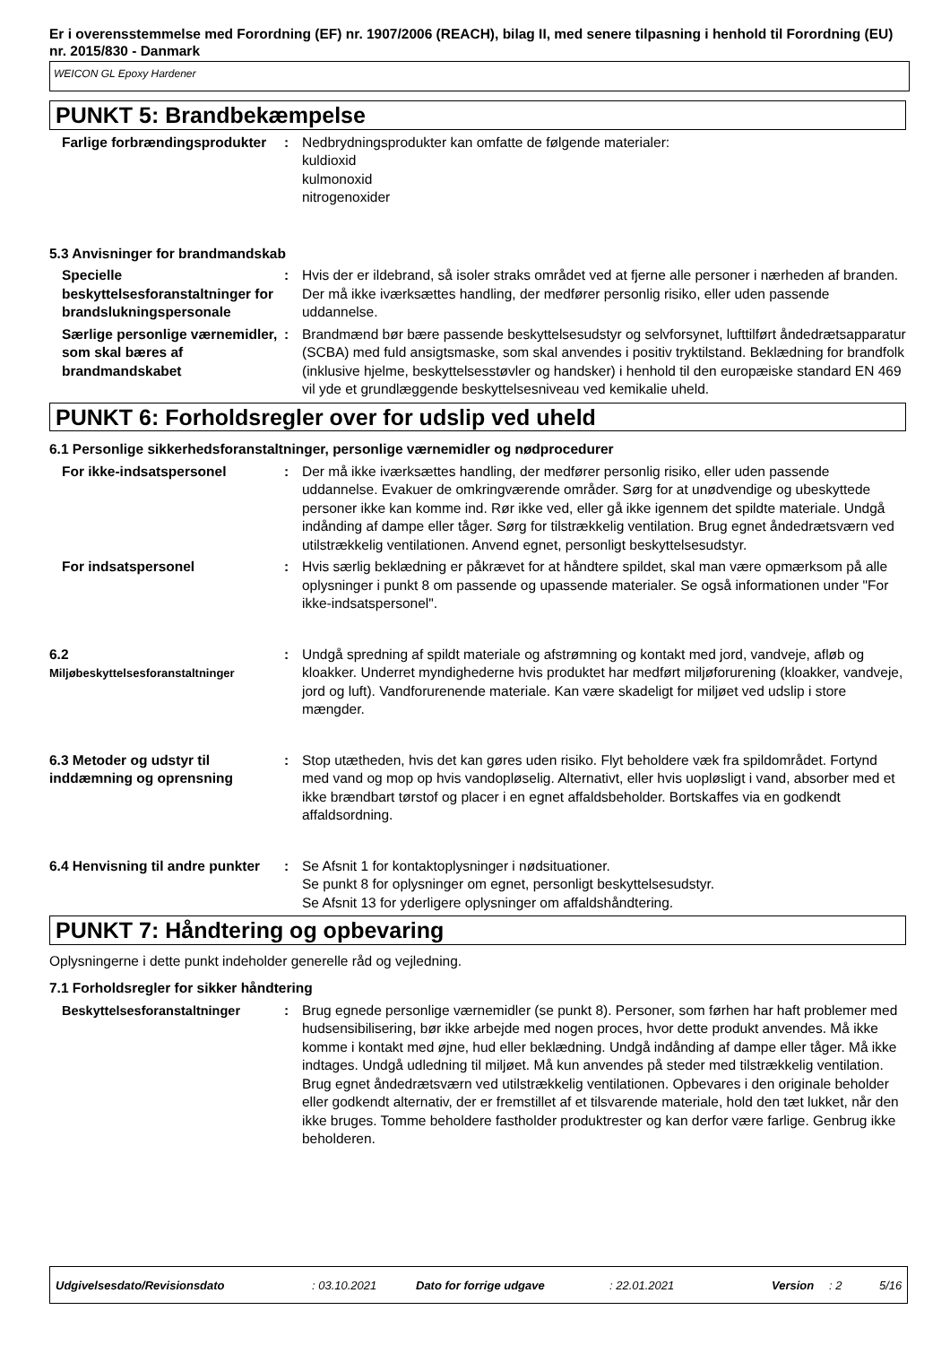Er i overensstemmelse med Forordning (EF) nr. 1907/2006 (REACH), bilag II, med senere tilpasning i henhold til Forordning (EU) nr. 2015/830 - Danmark
WEICON GL Epoxy Hardener
PUNKT 5: Brandbekæmpelse
Farlige forbrændingsprodukter
: Nedbrydningsprodukter kan omfatte de følgende materialer:
kuldioxid
kulmonoxid
nitrogenoxider
5.3 Anvisninger for brandmandskab
Specielle beskyttelsesforanstaltninger for brandslukningspersonale
: Hvis der er ildebrand, så isoler straks området ved at fjerne alle personer i nærheden af branden. Der må ikke iværksættes handling, der medfører personlig risiko, eller uden passende uddannelse.
Særlige personlige værnemidler, som skal bæres af brandmandskabet
: Brandmænd bør bære passende beskyttelsesudstyr og selvforsynet, lufttilført åndedrætsapparatur (SCBA) med fuld ansigtsmaske, som skal anvendes i positiv tryktilstand. Beklædning for brandfolk (inklusive hjelme, beskyttelsesstøvler og handsker) i henhold til den europæiske standard EN 469 vil yde et grundlæggende beskyttelsesniveau ved kemikalie uheld.
PUNKT 6: Forholdsregler over for udslip ved uheld
6.1 Personlige sikkerhedsforanstaltninger, personlige værnemidler og nødprocedurer
For ikke-indsatspersonel : Der må ikke iværksættes handling, der medfører personlig risiko, eller uden passende uddannelse. Evakuer de omkringværende områder. Sørg for at unødvendige og ubeskyttede personer ikke kan komme ind. Rør ikke ved, eller gå ikke igennem det spildte materiale. Undgå indånding af dampe eller tåger. Sørg for tilstrækkelig ventilation. Brug egnet åndedrætsværn ved utilstrækkelig ventilationen. Anvend egnet, personligt beskyttelsesudstyr.
For indsatspersonel : Hvis særlig beklædning er påkrævet for at håndtere spildet, skal man være opmærksom på alle oplysninger i punkt 8 om passende og upassende materialer. Se også informationen under "For ikke-indsatspersonel".
6.2
Miljøbeskyttelsesforanstaltninger
: Undgå spredning af spildt materiale og afstrømning og kontakt med jord, vandveje, afløb og kloakker. Underret myndighederne hvis produktet har medført miljøforurening (kloakker, vandveje, jord og luft). Vandforurenende materiale. Kan være skadeligt for miljøet ved udslip i store mængder.
6.3 Metoder og udstyr til inddæmning og oprensning
: Stop utætheden, hvis det kan gøres uden risiko. Flyt beholdere væk fra spildområdet. Fortynd med vand og mop op hvis vandopløselig. Alternativt, eller hvis uopløsligt i vand, absorber med et ikke brændbart tørstof og placer i en egnet affaldsbeholder. Bortskaffes via en godkendt affaldsordning.
6.4 Henvisning til andre punkter
: Se Afsnit 1 for kontaktoplysninger i nødsituationer.
Se punkt 8 for oplysninger om egnet, personligt beskyttelsesudstyr.
Se Afsnit 13 for yderligere oplysninger om affaldshåndtering.
PUNKT 7: Håndtering og opbevaring
Oplysningerne i dette punkt indeholder generelle råd og vejledning.
7.1 Forholdsregler for sikker håndtering
Beskyttelsesforanstaltninger : Brug egnede personlige værnemidler (se punkt 8). Personer, som førhen har haft problemer med hudsensibilisering, bør ikke arbejde med nogen proces, hvor dette produkt anvendes. Må ikke komme i kontakt med øjne, hud eller beklædning. Undgå indånding af dampe eller tåger. Må ikke indtages. Undgå udledning til miljøet. Må kun anvendes på steder med tilstrækkelig ventilation. Brug egnet åndedrætsværn ved utilstrækkelig ventilationen. Opbevares i den originale beholder eller godkendt alternativ, der er fremstillet af et tilsvarende materiale, hold den tæt lukket, når den ikke bruges. Tomme beholdere fastholder produktrester og kan derfor være farlige. Genbrug ikke beholderen.
Udgivelsesdato/Revisionsdato: 03.10.2021 Dato for forrige udgave: 22.01.2021 Version: 2 5/16